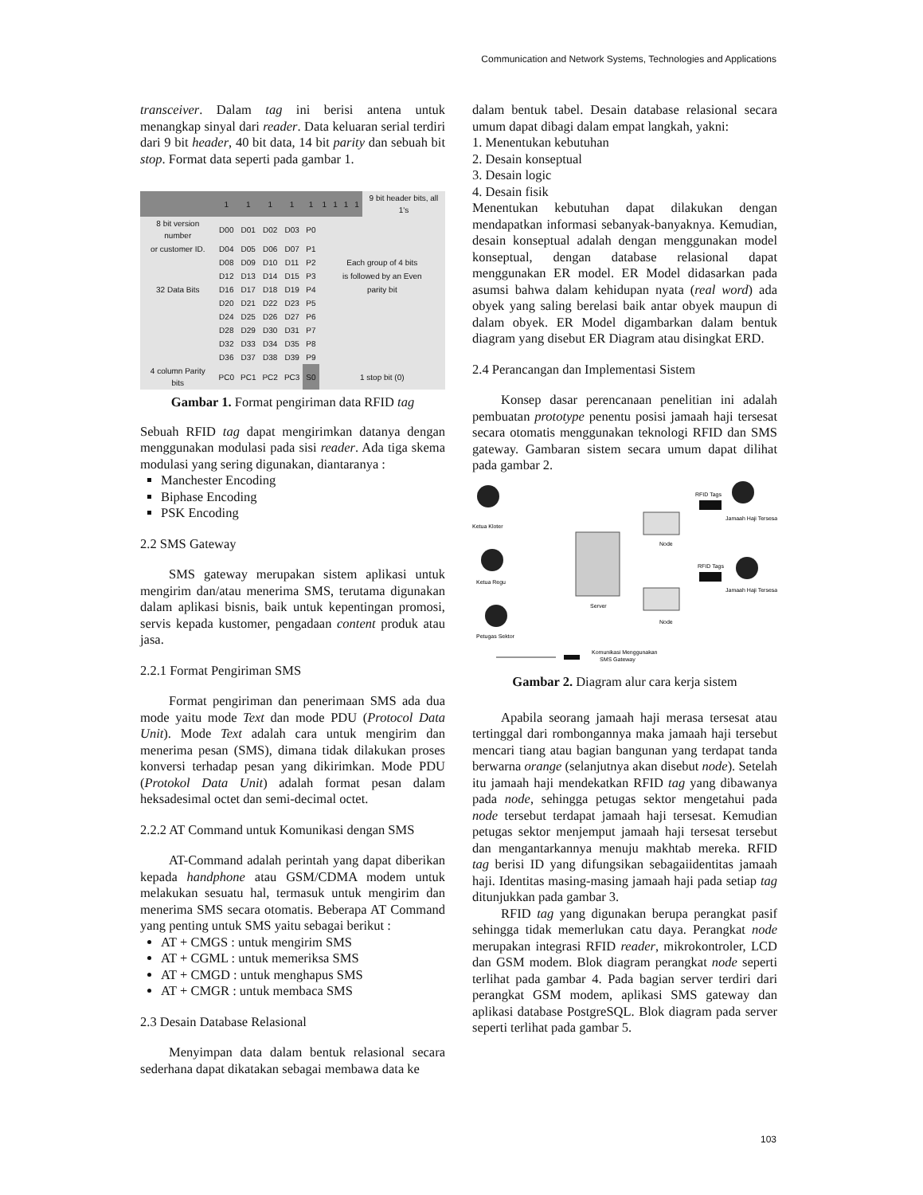Communication and Network Systems, Technologies and Applications
transceiver. Dalam tag ini berisi antena untuk menangkap sinyal dari reader. Data keluaran serial terdiri dari 9 bit header, 40 bit data, 14 bit parity dan sebuah bit stop. Format data seperti pada gambar 1.
| | 1 | 1 | 1 | 1 | 1 | 1 | 1 | 1 | 1 | 9 bit header bits, all 1's |
| 8 bit version number | D00 | D01 | D02 | D03 | P0 | | | | | |
| or customer ID. | D04 | D05 | D06 | D07 | P1 | | | | | |
| | D08 | D09 | D10 | D11 | P2 | Each group of 4 bits | | | | |
| | D12 | D13 | D14 | D15 | P3 | is followed by an Even | | | | |
| 32 Data Bits | D16 | D17 | D18 | D19 | P4 | parity bit | | | | |
| | D20 | D21 | D22 | D23 | P5 | | | | | |
| | D24 | D25 | D26 | D27 | P6 | | | | | |
| | D28 | D29 | D30 | D31 | P7 | | | | | |
| | D32 | D33 | D34 | D35 | P8 | | | | | |
| | D36 | D37 | D38 | D39 | P9 | | | | | |
| 4 column Parity bits | PC0 | PC1 | PC2 | PC3 | S0 | 1 stop bit (0) | | | | |
Gambar 1. Format pengiriman data RFID tag
Sebuah RFID tag dapat mengirimkan datanya dengan menggunakan modulasi pada sisi reader. Ada tiga skema modulasi yang sering digunakan, diantaranya :
Manchester Encoding
Biphase Encoding
PSK Encoding
2.2 SMS Gateway
SMS gateway merupakan sistem aplikasi untuk mengirim dan/atau menerima SMS, terutama digunakan dalam aplikasi bisnis, baik untuk kepentingan promosi, servis kepada kustomer, pengadaan content produk atau jasa.
2.2.1 Format Pengiriman SMS
Format pengiriman dan penerimaan SMS ada dua mode yaitu mode Text dan mode PDU (Protocol Data Unit). Mode Text adalah cara untuk mengirim dan menerima pesan (SMS), dimana tidak dilakukan proses konversi terhadap pesan yang dikirimkan. Mode PDU (Protokol Data Unit) adalah format pesan dalam heksadesimal octet dan semi-decimal octet.
2.2.2 AT Command untuk Komunikasi dengan SMS
AT-Command adalah perintah yang dapat diberikan kepada handphone atau GSM/CDMA modem untuk melakukan sesuatu hal, termasuk untuk mengirim dan menerima SMS secara otomatis. Beberapa AT Command yang penting untuk SMS yaitu sebagai berikut :
AT + CMGS : untuk mengirim SMS
AT + CGML : untuk memeriksa SMS
AT + CMGD : untuk menghapus SMS
AT + CMGR : untuk membaca SMS
2.3 Desain Database Relasional
Menyimpan data dalam bentuk relasional secara sederhana dapat dikatakan sebagai membawa data ke
dalam bentuk tabel. Desain database relasional secara umum dapat dibagi dalam empat langkah, yakni:
1. Menentukan kebutuhan
2. Desain konseptual
3. Desain logic
4. Desain fisik
Menentukan kebutuhan dapat dilakukan dengan mendapatkan informasi sebanyak-banyaknya. Kemudian, desain konseptual adalah dengan menggunakan model konseptual, dengan database relasional dapat menggunakan ER model. ER Model didasarkan pada asumsi bahwa dalam kehidupan nyata (real word) ada obyek yang saling berelasi baik antar obyek maupun di dalam obyek. ER Model digambarkan dalam bentuk diagram yang disebut ER Diagram atau disingkat ERD.
2.4 Perancangan dan Implementasi Sistem
Konsep dasar perencanaan penelitian ini adalah pembuatan prototype penentu posisi jamaah haji tersesat secara otomatis menggunakan teknologi RFID dan SMS gateway. Gambaran sistem secara umum dapat dilihat pada gambar 2.
Ketua Kloter
Ketua Regu
Petugas Sektor
Server
Node
Node
RFID Tags
RFID Tags
Jamaah Haji Tersesat
Jamaah Haji Tersesat
Komunikasi Menggunakan
SMS Gateway
Gambar 2. Diagram alur cara kerja sistem
Apabila seorang jamaah haji merasa tersesat atau tertinggal dari rombongannya maka jamaah haji tersebut mencari tiang atau bagian bangunan yang terdapat tanda berwarna orange (selanjutnya akan disebut node). Setelah itu jamaah haji mendekatkan RFID tag yang dibawanya pada node, sehingga petugas sektor mengetahui pada node tersebut terdapat jamaah haji tersesat. Kemudian petugas sektor menjemput jamaah haji tersesat tersebut dan mengantarkannya menuju makhtab mereka. RFID tag berisi ID yang difungsikan sebagaiidentitas jamaah haji. Identitas masing-masing jamaah haji pada setiap tag ditunjukkan pada gambar 3.
RFID tag yang digunakan berupa perangkat pasif sehingga tidak memerlukan catu daya. Perangkat node merupakan integrasi RFID reader, mikrokontroler, LCD dan GSM modem. Blok diagram perangkat node seperti terlihat pada gambar 4. Pada bagian server terdiri dari perangkat GSM modem, aplikasi SMS gateway dan aplikasi database PostgreSQL. Blok diagram pada server seperti terlihat pada gambar 5.
103